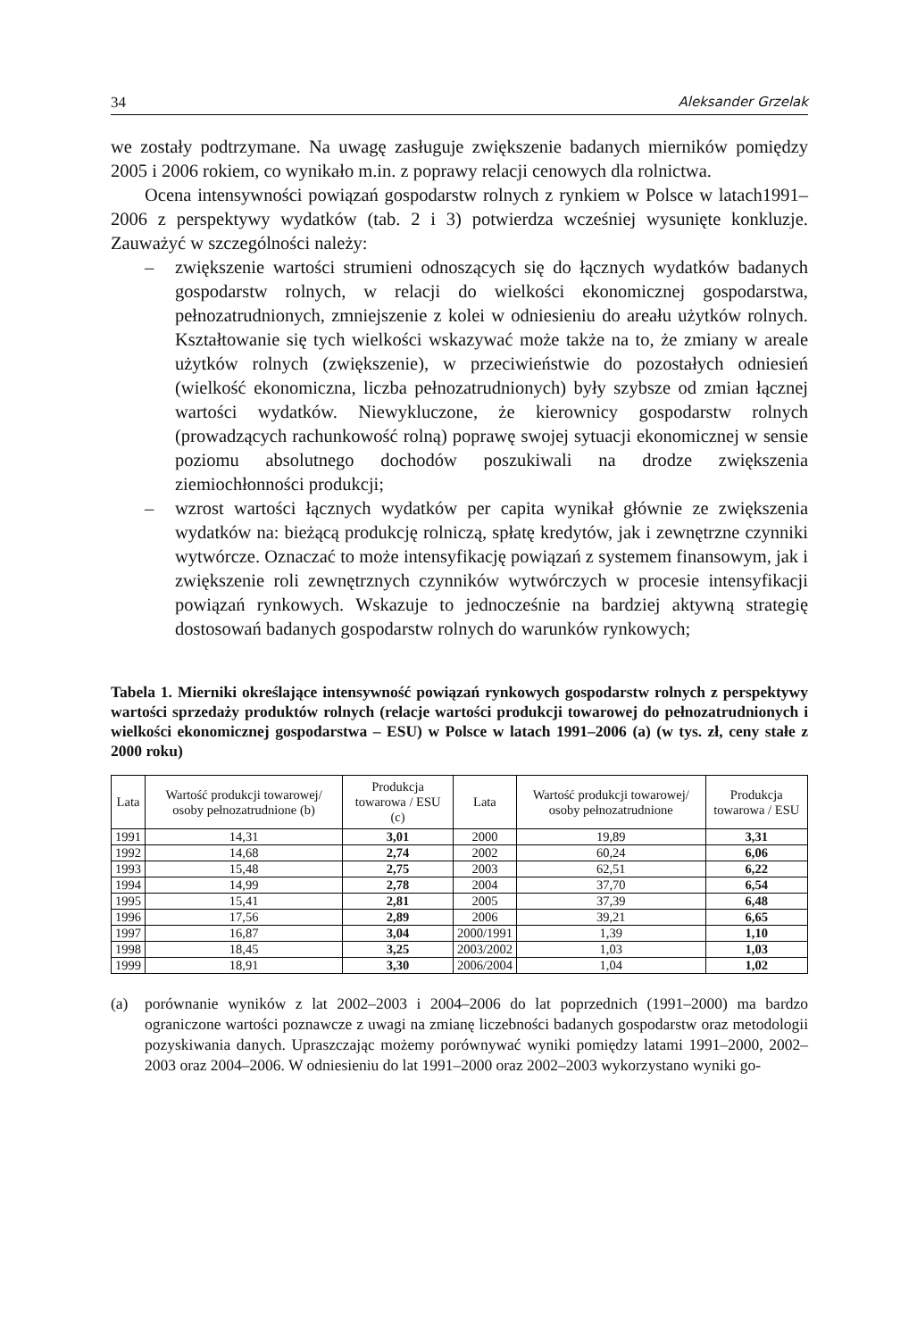34 Aleksander Grzelak
we zostały podtrzymane. Na uwagę zasługuje zwiększenie badanych mierników pomiędzy 2005 i 2006 rokiem, co wynikało m.in. z poprawy relacji cenowych dla rolnictwa.
Ocena intensywności powiązań gospodarstw rolnych z rynkiem w Polsce w latach1991–2006 z perspektywy wydatków (tab. 2 i 3) potwierdza wcześniej wysunięte konkluzje. Zauważyć w szczególności należy:
– zwiększenie wartości strumieni odnoszących się do łącznych wydatków badanych gospodarstw rolnych, w relacji do wielkości ekonomicznej gospodarstwa, pełnozatrudnionych, zmniejszenie z kolei w odniesieniu do areału użytków rolnych. Kształtowanie się tych wielkości wskazywać może także na to, że zmiany w areale użytków rolnych (zwiększenie), w przeciwieństwie do pozostałych odniesień (wielkość ekonomiczna, liczba pełnozatrudnionych) były szybsze od zmian łącznej wartości wydatków. Niewykluczone, że kierownicy gospodarstw rolnych (prowadzących rachunkowość rolną) poprawę swojej sytuacji ekonomicznej w sensie poziomu absolutnego dochodów poszukiwali na drodze zwiększenia ziemiochłonności produkcji;
– wzrost wartości łącznych wydatków per capita wynikał głównie ze zwiększenia wydatków na: bieżącą produkcję rolniczą, spłatę kredytów, jak i zewnętrzne czynniki wytwórcze. Oznaczać to może intensyfikację powiązań z systemem finansowym, jak i zwiększenie roli zewnętrznych czynników wytwórczych w procesie intensyfikacji powiązań rynkowych. Wskazuje to jednocześnie na bardziej aktywną strategię dostosowań badanych gospodarstw rolnych do warunków rynkowych;
Tabela 1. Mierniki określające intensywność powiązań rynkowych gospodarstw rolnych z perspektywy wartości sprzedaży produktów rolnych (relacje wartości produkcji towarowej do pełnozatrudnionych i wielkości ekonomicznej gospodarstwa – ESU) w Polsce w latach 1991–2006 (a) (w tys. zł, ceny stałe z 2000 roku)
| Lata | Wartość produkcji towarowej/ osoby pełnozatrudnione (b) | Produkcja towarowa / ESU (c) | Lata | Wartość produkcji towarowej/ osoby pełnozatrudnione | Produkcja towarowa / ESU |
| --- | --- | --- | --- | --- | --- |
| 1991 | 14,31 | 3,01 | 2000 | 19,89 | 3,31 |
| 1992 | 14,68 | 2,74 | 2002 | 60,24 | 6,06 |
| 1993 | 15,48 | 2,75 | 2003 | 62,51 | 6,22 |
| 1994 | 14,99 | 2,78 | 2004 | 37,70 | 6,54 |
| 1995 | 15,41 | 2,81 | 2005 | 37,39 | 6,48 |
| 1996 | 17,56 | 2,89 | 2006 | 39,21 | 6,65 |
| 1997 | 16,87 | 3,04 | 2000/1991 | 1,39 | 1,10 |
| 1998 | 18,45 | 3,25 | 2003/2002 | 1,03 | 1,03 |
| 1999 | 18,91 | 3,30 | 2006/2004 | 1,04 | 1,02 |
(a) porównanie wyników z lat 2002–2003 i 2004–2006 do lat poprzednich (1991–2000) ma bardzo ograniczone wartości poznawcze z uwagi na zmianę liczebności badanych gospodarstw oraz metodologii pozyskiwania danych. Upraszczając możemy porównywać wyniki pomiędzy latami 1991–2000, 2002–2003 oraz 2004–2006. W odniesieniu do lat 1991–2000 oraz 2002–2003 wykorzystano wyniki go-